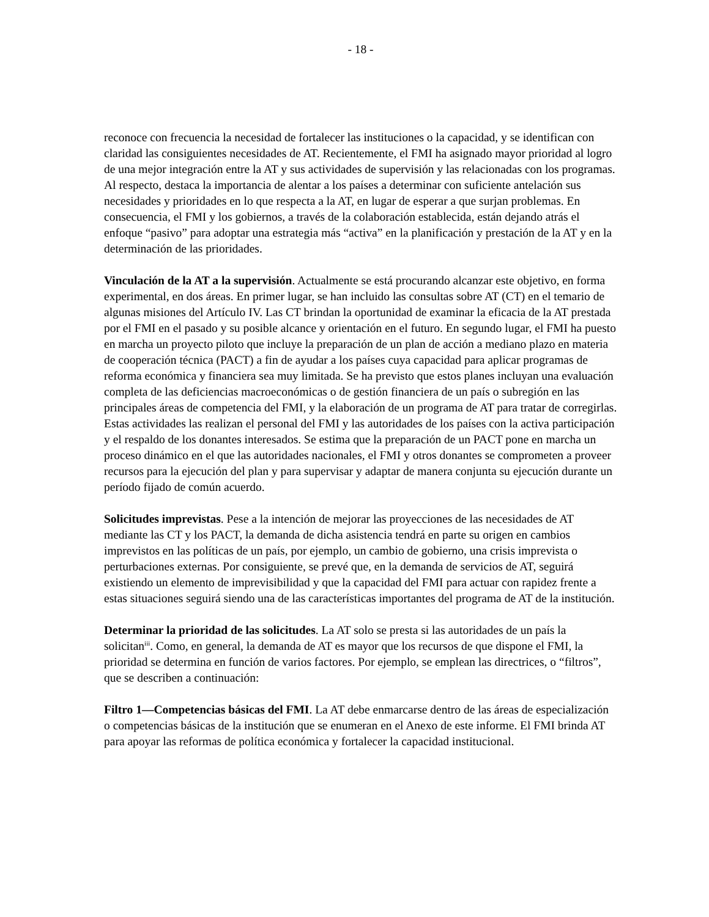- 18 -
reconoce con frecuencia la necesidad de fortalecer las instituciones o la capacidad, y se identifican con claridad las consiguientes necesidades de AT. Recientemente, el FMI ha asignado mayor prioridad al logro de una mejor integración entre la AT y sus actividades de supervisión y las relacionadas con los programas. Al respecto, destaca la importancia de alentar a los países a determinar con suficiente antelación sus necesidades y prioridades en lo que respecta a la AT, en lugar de esperar a que surjan problemas. En consecuencia, el FMI y los gobiernos, a través de la colaboración establecida, están dejando atrás el enfoque “pasivo” para adoptar una estrategia más “activa” en la planificación y prestación de la AT y en la determinación de las prioridades.
Vinculación de la AT a la supervisión. Actualmente se está procurando alcanzar este objetivo, en forma experimental, en dos áreas. En primer lugar, se han incluido las consultas sobre AT (CT) en el temario de algunas misiones del Artículo IV. Las CT brindan la oportunidad de examinar la eficacia de la AT prestada por el FMI en el pasado y su posible alcance y orientación en el futuro. En segundo lugar, el FMI ha puesto en marcha un proyecto piloto que incluye la preparación de un plan de acción a mediano plazo en materia de cooperación técnica (PACT) a fin de ayudar a los países cuya capacidad para aplicar programas de reforma económica y financiera sea muy limitada. Se ha previsto que estos planes incluyan una evaluación completa de las deficiencias macroeconómicas o de gestión financiera de un país o subregión en las principales áreas de competencia del FMI, y la elaboración de un programa de AT para tratar de corregirlas. Estas actividades las realizan el personal del FMI y las autoridades de los países con la activa participación y el respaldo de los donantes interesados. Se estima que la preparación de un PACT pone en marcha un proceso dinámico en el que las autoridades nacionales, el FMI y otros donantes se comprometen a proveer recursos para la ejecución del plan y para supervisar y adaptar de manera conjunta su ejecución durante un período fijado de común acuerdo.
Solicitudes imprevistas. Pese a la intención de mejorar las proyecciones de las necesidades de AT mediante las CT y los PACT, la demanda de dicha asistencia tendrá en parte su origen en cambios imprevistos en las políticas de un país, por ejemplo, un cambio de gobierno, una crisis imprevista o perturbaciones externas. Por consiguiente, se prevé que, en la demanda de servicios de AT, seguirá existiendo un elemento de imprevisibilidad y que la capacidad del FMI para actuar con rapidez frente a estas situaciones seguirá siendo una de las características importantes del programa de AT de la institución.
Determinar la prioridad de las solicitudes. La AT solo se presta si las autoridades de un país la solicitan<sup>iii</sup>. Como, en general, la demanda de AT es mayor que los recursos de que dispone el FMI, la prioridad se determina en función de varios factores. Por ejemplo, se emplean las directrices, o “filtros”, que se describen a continuación:
Filtro 1—Competencias básicas del FMI. La AT debe enmarcarse dentro de las áreas de especialización o competencias básicas de la institución que se enumeran en el Anexo de este informe. El FMI brinda AT para apoyar las reformas de política económica y fortalecer la capacidad institucional.